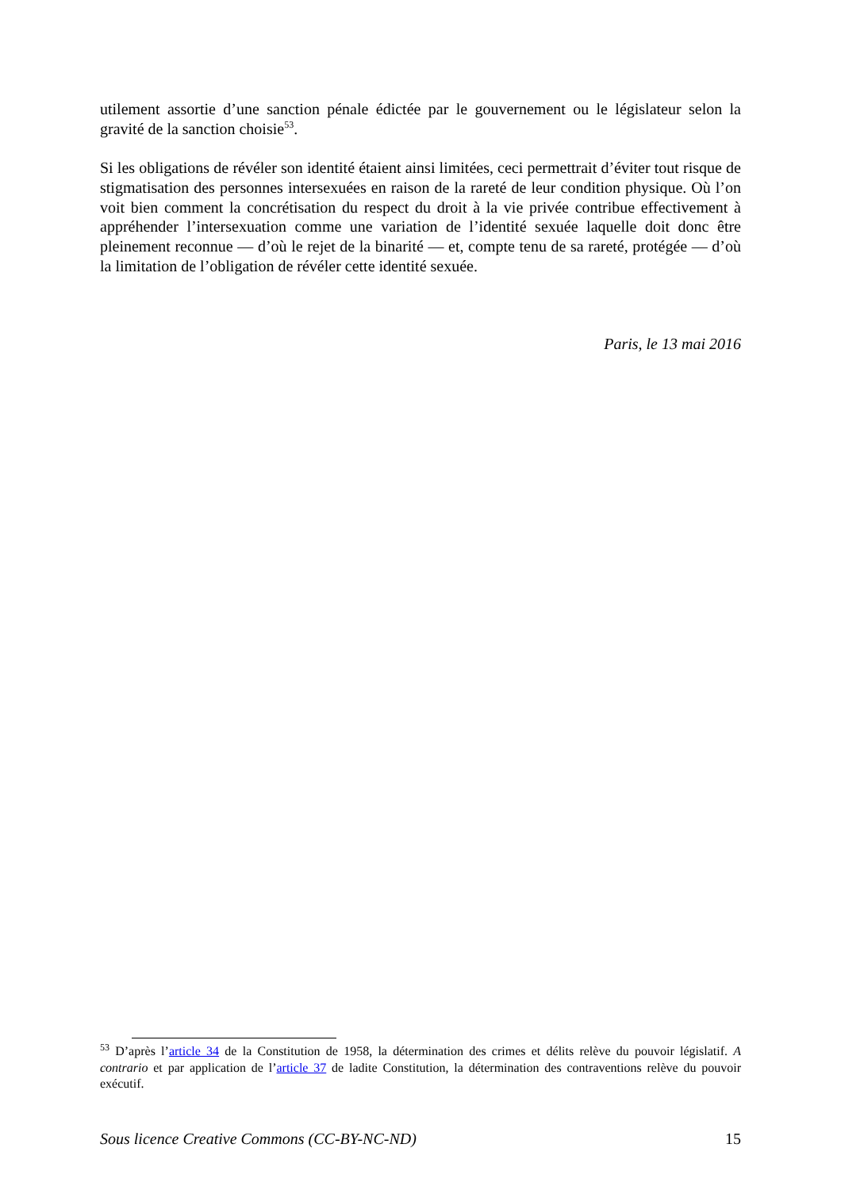utilement assortie d’une sanction pénale édictée par le gouvernement ou le législateur selon la gravité de la sanction choisie<sup>53</sup>.
Si les obligations de révéler son identité étaient ainsi limitées, ceci permettrait d’éviter tout risque de stigmatisation des personnes intersexuées en raison de la rareté de leur condition physique. Où l’on voit bien comment la concrétisation du respect du droit à la vie privée contribue effectivement à appréhender l’intersexuation comme une variation de l’identité sexuée laquelle doit donc être pleinement reconnue — d’où le rejet de la binarité — et, compte tenu de sa rareté, protégée — d’où la limitation de l’obligation de révéler cette identité sexuée.
Paris, le 13 mai 2016
<sup>53</sup> D’après l’article 34 de la Constitution de 1958, la détermination des crimes et délits relève du pouvoir législatif. A contrario et par application de l’article 37 de ladite Constitution, la détermination des contraventions relève du pouvoir exécutif.
Sous licence Creative Commons (CC-BY-NC-ND) 15